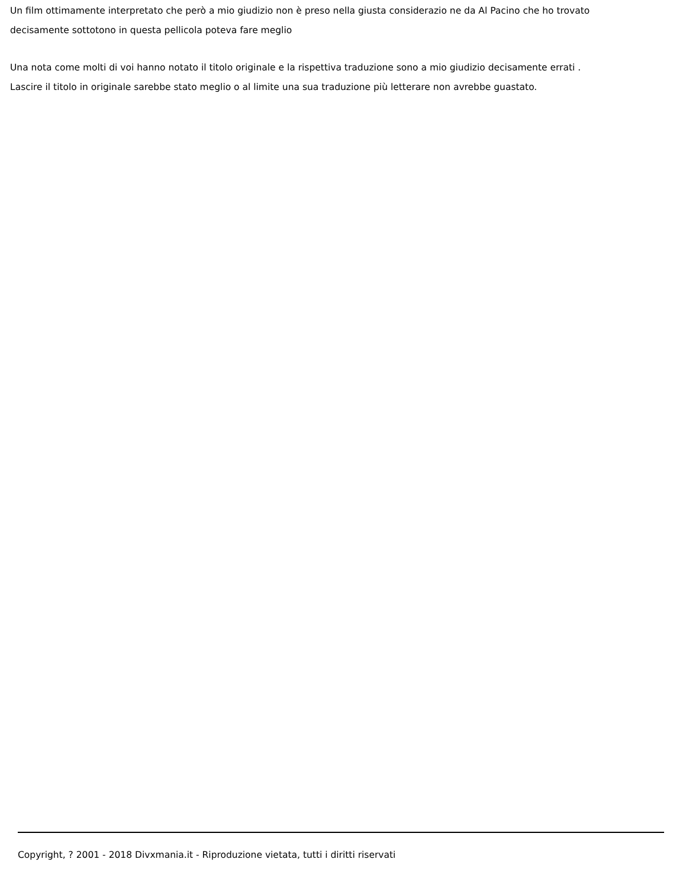Un film ottimamente interpretato che però a mio giudizio non è preso nella giusta considerazio ne da Al Pacino che ho trovato decisamente sottotono in questa pellicola poteva fare meglio
Una nota come molti di voi hanno notato il titolo originale e la rispettiva traduzione sono a mio giudizio decisamente errati . Lascire il titolo in originale sarebbe stato meglio o al limite una sua traduzione più letterare non avrebbe guastato.
Copyright, ? 2001 - 2018 Divxmania.it - Riproduzione vietata, tutti i diritti riservati